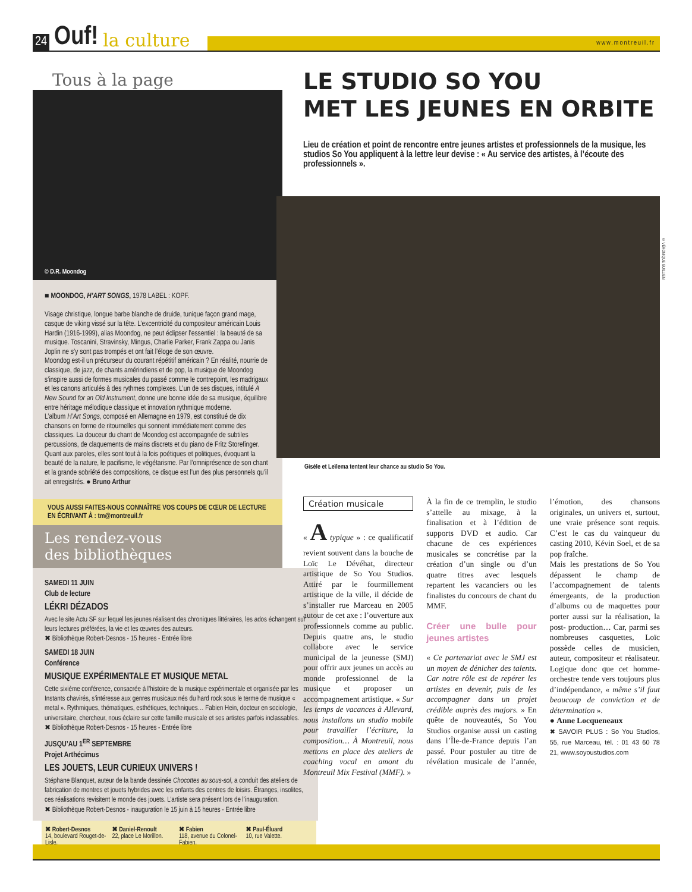24 Ouf! la culture
www.montreuil.fr
Tous à la page
© D.R. Moondog
■ MOONDOG, H’ART SONGS, 1978 LABEL : KOPF.
Visage christique, longue barbe blanche de druide, tunique façon grand mage, casque de viking vissé sur la tête. L’excentricité du compositeur américain Louis Hardin (1916-1999), alias Moondog, ne peut éclipser l’essentiel : la beauté de sa musique. Toscanini, Stravinsky, Mingus, Charlie Parker, Frank Zappa ou Janis Joplin ne s’y sont pas trompés et ont fait l’éloge de son œuvre.
Moondog est-il un précurseur du courant répétitif américain ? En réalité, nourrie de classique, de jazz, de chants amérindiens et de pop, la musique de Moondog s’inspire aussi de formes musicales du passé comme le contrepoint, les madrigaux et les canons articulés à des rythmes complexes. L’un de ses disques, intitulé A New Sound for an Old Instrument, donne une bonne idée de sa musique, équilibre entre héritage mélodique classique et innovation rythmique moderne.
L’album H’Art Songs, composé en Allemagne en 1979, est constitué de dix chansons en forme de ritournelles qui sonnent immédiatement comme des classiques. La douceur du chant de Moondog est accompagnée de subtiles percussions, de claquements de mains discrets et du piano de Fritz Storefinger. Quant aux paroles, elles sont tout à la fois poétiques et politiques, évoquant la beauté de la nature, le pacifisme, le végétarisme. Par l’omniprésence de son chant et la grande sobriété des compositions, ce disque est l’un des plus personnels qu’il ait enregistrés. ● Bruno Arthur
VOUS AUSSI FAITES-NOUS CONNAÎTRE VOS COUPS DE CŒUR DE LECTURE
EN ÉCRIVANT À : tm@montreuil.fr
Les rendez-vous
des bibliothèques
SAMEDI 11 JUIN
Club de lecture
LÉKRI DÉZADOS
Avec le site Actu SF sur lequel les jeunes réalisent des chroniques littéraires, les ados échangent sur leurs lectures préférées, la vie et les œuvres des auteurs.
✖ Bibliothèque Robert-Desnos - 15 heures - Entrée libre
SAMEDI 18 JUIN
Conférence
MUSIQUE EXPÉRIMENTALE ET MUSIQUE METAL
Cette sixième conférence, consacrée à l’histoire de la musique expérimentale et organisée par les Instants chavirés, s’intéresse aux genres musicaux nés du hard rock sous le terme de musique « metal ». Rythmiques, thématiques, esthétiques, techniques… Fabien Hein, docteur en sociologie, universitaire, chercheur, nous éclaire sur cette famille musicale et ses artistes parfois inclassables.
✖ Bibliothèque Robert-Desnos - 15 heures - Entrée libre
JUSQU’AU 1<sup>ER</sup> SEPTEMBRE
Projet Arthécimus
LES JOUETS, LEUR CURIEUX UNIVERS !
Stéphane Blanquet, auteur de la bande dessinée Chocottes au sous-sol, a conduit des ateliers de fabrication de montres et jouets hybrides avec les enfants des centres de loisirs. Étranges, insolites, ces réalisations revisitent le monde des jouets. L’artiste sera présent lors de l’inauguration.
✖ Bibliothèque Robert-Desnos - inauguration le 15 juin à 15 heures - Entrée libre
✖ Robert-Desnos
14, boulevard Rouget-de-Lisle.
✖ Daniel-Renoult
22, place Le Morillon.
✖ Fabien
118, avenue du Colonel-Fabien.
✖ Paul-Éluard
10, rue Valette.
LE STUDIO SO YOU
MET LES JEUNES EN ORBITE
Lieu de création et point de rencontre entre jeunes artistes et professionnels de la musique, les studios So You appliquent à la lettre leur devise : « Au service des artistes, à l’écoute des professionnels ».
© VÉRONIQUE GUILLIEN
Gisèle et Leïlema tentent leur chance au studio So You.
Création musicale
« A typique » : ce qualificatif revient souvent dans la bouche de Loïc Le Dévéhat, directeur artistique de So You Studios. Attiré par le fourmillement artistique de la ville, il décide de s’installer rue Marceau en 2005 autour de cet axe : l’ouverture aux professionnels comme au public. Depuis quatre ans, le studio collabore avec le service municipal de la jeunesse (SMJ) pour offrir aux jeunes un accès au monde professionnel de la musique et proposer un accompagnement artistique. « Sur les temps de vacances à Allevard, nous installons un studio mobile pour travailler l’écriture, la composition… À Montreuil, nous mettons en place des ateliers de coaching vocal en amont du Montreuil Mix Festival (MMF). »
À la fin de ce tremplin, le studio s’attelle au mixage, à la finalisation et à l’édition de supports DVD et audio. Car chacune de ces expériences musicales se concrétise par la création d’un single ou d’un quatre titres avec lesquels repartent les vacanciers ou les finalistes du concours de chant du MMF.
Créer une bulle pour jeunes artistes
« Ce partenariat avec le SMJ est un moyen de dénicher des talents. Car notre rôle est de repérer les artistes en devenir, puis de les accompagner dans un projet crédible auprès des majors. » En quête de nouveautés, So You Studios organise aussi un casting dans l’Île-de-France depuis l’an passé. Pour postuler au titre de révélation musicale de l’année, l’émotion, des chansons originales, un univers et, surtout, une vraie présence sont requis. C’est le cas du vainqueur du casting 2010, Kévin Soel, et de sa pop fraîche.
Mais les prestations de So You dépassent le champ de l’accompagnement de talents émergeants, de la production d’albums ou de maquettes pour porter aussi sur la réalisation, la post- production… Car, parmi ses nombreuses casquettes, Loïc possède celles de musicien, auteur, compositeur et réalisateur. Logique donc que cet homme-orchestre tende vers toujours plus d’indépendance, « même s’il faut beaucoup de conviction et de détermination ».
● Anne Locqueneaux
✖ SAVOIR PLUS : So You Studios, 55, rue Marceau, tél. : 01 43 60 78 21, www.soyoustudios.com